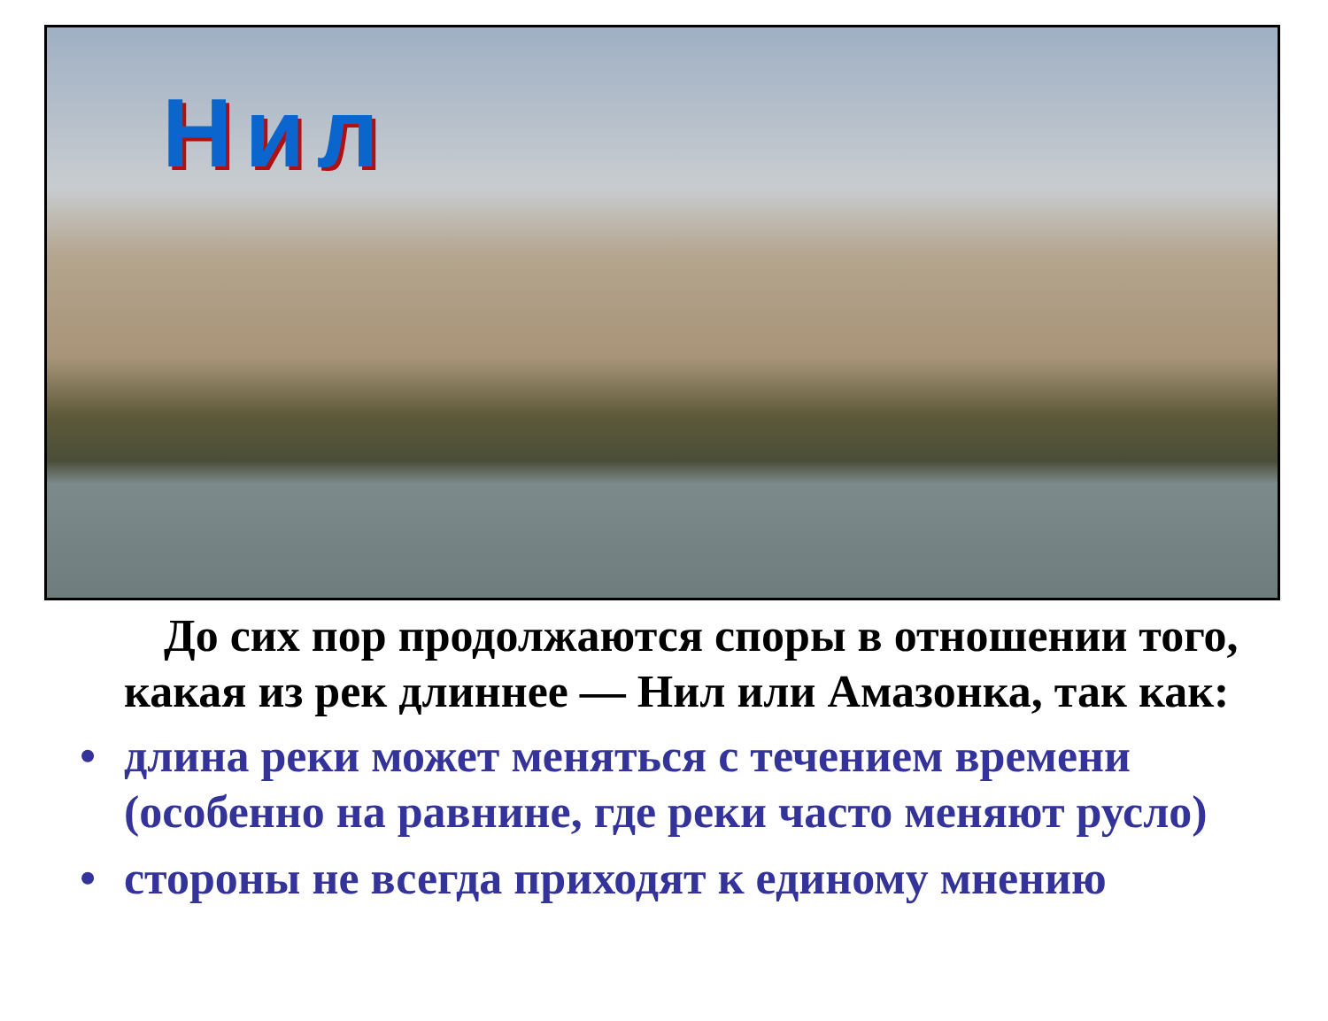Нил
До сих пор продолжаются споры в отношении того, какая из рек длиннее — Нил или Амазонка, так как:
• длина реки может меняться с течением времени (особенно на равнине, где реки часто меняют русло)
• стороны не всегда приходят к единому мнению